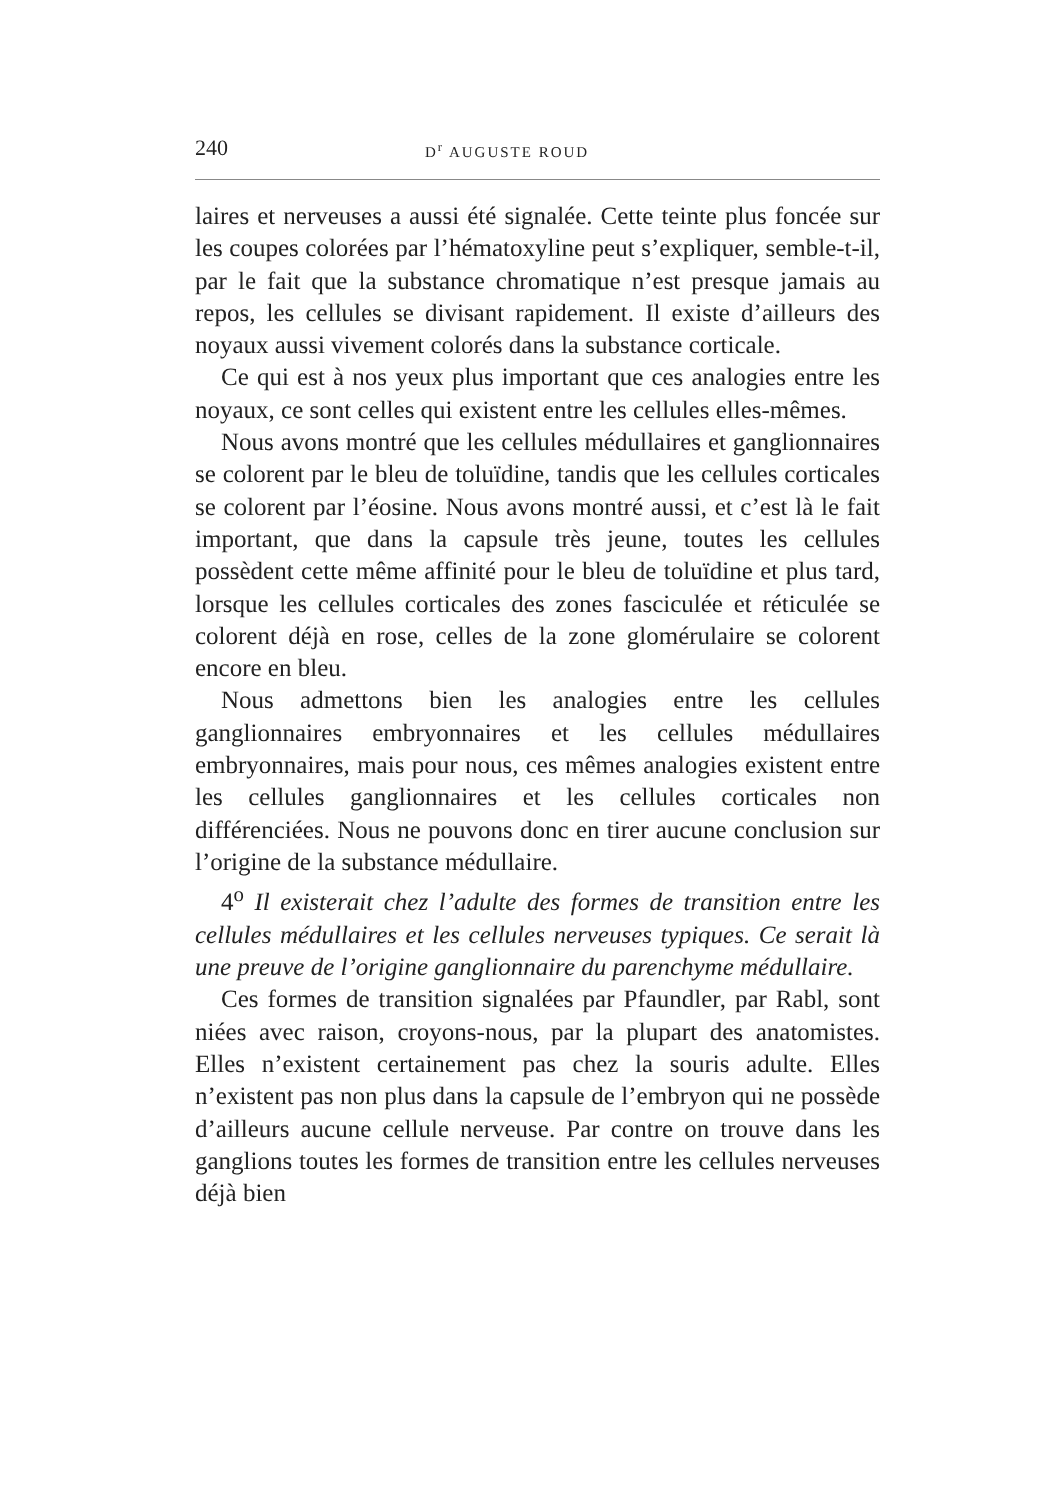240 D<sup>r</sup> AUGUSTE ROUD
laires et nerveuses a aussi été signalée. Cette teinte plus foncée sur les coupes colorées par l’hématoxyline peut s’expliquer, semble-t-il, par le fait que la substance chromatique n’est presque jamais au repos, les cellules se divisant rapidement. Il existe d’ailleurs des noyaux aussi vivement colorés dans la substance corticale.
Ce qui est à nos yeux plus important que ces analogies entre les noyaux, ce sont celles qui existent entre les cellules elles-mêmes.
Nous avons montré que les cellules médullaires et ganglionnaires se colorent par le bleu de toluïdine, tandis que les cellules corticales se colorent par l’éosine. Nous avons montré aussi, et c’est là le fait important, que dans la capsule très jeune, toutes les cellules possèdent cette même affinité pour le bleu de toluïdine et plus tard, lorsque les cellules corticales des zones fasciculée et réticulée se colorent déjà en rose, celles de la zone glomérulaire se colorent encore en bleu.
Nous admettons bien les analogies entre les cellules ganglionnaires embryonnaires et les cellules médullaires embryonnaires, mais pour nous, ces mêmes analogies existent entre les cellules ganglionnaires et les cellules corticales non différenciées. Nous ne pouvons donc en tirer aucune conclusion sur l’origine de la substance médullaire.
4<sup>o</sup> Il existerait chez l’adulte des formes de transition entre les cellules médullaires et les cellules nerveuses typiques. Ce serait là une preuve de l’origine ganglionnaire du parenchyme médullaire.
Ces formes de transition signalées par Pfaundler, par Rabl, sont niées avec raison, croyons-nous, par la plupart des anatomistes. Elles n’existent certainement pas chez la souris adulte. Elles n’existent pas non plus dans la capsule de l’embryon qui ne possède d’ailleurs aucune cellule nerveuse. Par contre on trouve dans les ganglions toutes les formes de transition entre les cellules nerveuses déjà bien